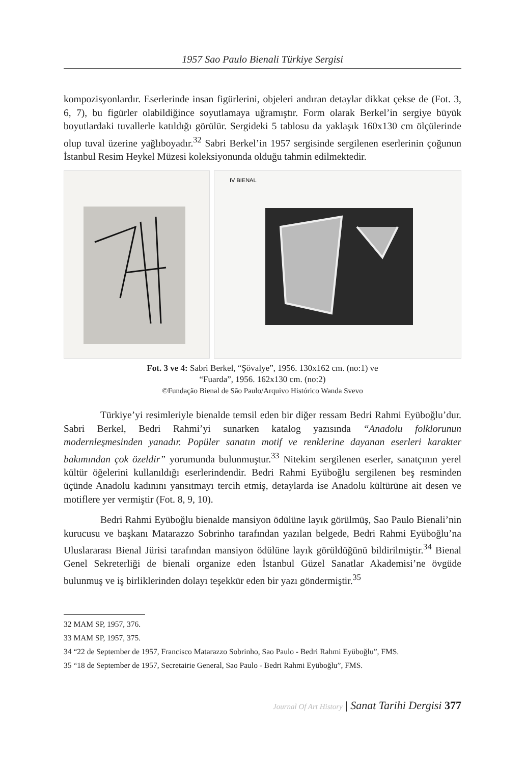1957 Sao Paulo Bienali Türkiye Sergisi
kompozisyonlardır. Eserlerinde insan figürlerini, objeleri andıran detaylar dikkat çekse de (Fot. 3, 6, 7), bu figürler olabildiğince soyutlamaya uğramıştır. Form olarak Berkel’in sergiye büyük boyutlardaki tuvallerle katıldığı görülür. Sergideki 5 tablosu da yaklaşık 160x130 cm ölçülerinde olup tuval üzerine yağlıboyadır.<sup>32</sup> Sabri Berkel’in 1957 sergisinde sergilenen eserlerinin çoğunun İstanbul Resim Heykel Müzesi koleksiyonunda olduğu tahmin edilmektedir.
IV BIENAL
Fot. 3 ve 4: Sabri Berkel, “Şövalye”, 1956. 130x162 cm. (no:1) ve
“Fuarda”, 1956. 162x130 cm. (no:2)
©Fundação Bienal de São Paulo/Arquivo Histórico Wanda Svevo
Türkiye’yi resimleriyle bienalde temsil eden bir diğer ressam Bedri Rahmi Eyüboğlu’dur. Sabri Berkel, Bedri Rahmi’yi sunarken katalog yazısında “Anadolu folklorunun modernleşmesinden yanadır. Popüler sanatın motif ve renklerine dayanan eserleri karakter bakımından çok özeldir” yorumunda bulunmuştur.<sup>33</sup> Nitekim sergilenen eserler, sanatçının yerel kültür öğelerini kullanıldığı eserlerindendir. Bedri Rahmi Eyüboğlu sergilenen beş resminden üçünde Anadolu kadınını yansıtmayı tercih etmiş, detaylarda ise Anadolu kültürüne ait desen ve motiflere yer vermiştir (Fot. 8, 9, 10).
Bedri Rahmi Eyüboğlu bienalde mansiyon ödülüne layık görülmüş, Sao Paulo Bienali’nin kurucusu ve başkanı Matarazzo Sobrinho tarafından yazılan belgede, Bedri Rahmi Eyüboğlu’na Uluslararası Bienal Jürisi tarafından mansiyon ödülüne layık görüldüğünü bildirilmiştir.<sup>34</sup> Bienal Genel Sekreterliği de bienali organize eden İstanbul Güzel Sanatlar Akademisi’ne övgüde bulunmuş ve iş birliklerinden dolayı teşekkür eden bir yazı göndermiştir.<sup>35</sup>
32 MAM SP, 1957, 376.
33 MAM SP, 1957, 375.
34 “22 de September de 1957, Francisco Matarazzo Sobrinho, Sao Paulo - Bedri Rahmi Eyüboğlu”, FMS.
35 “18 de September de 1957, Secretairie General, Sao Paulo - Bedri Rahmi Eyüboğlu”, FMS.
Journal Of Art History | Sanat Tarihi Dergisi 377